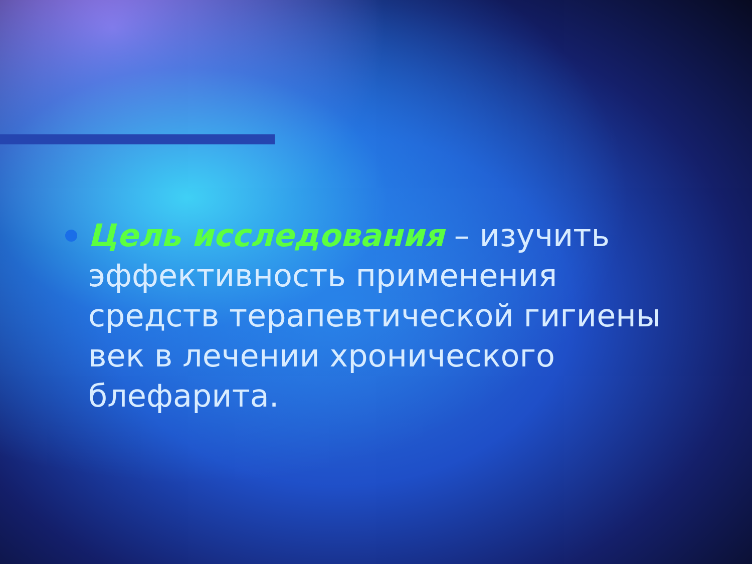Цель исследования – изучить эффективность применения средств терапевтической гигиены век в лечении хронического блефарита.